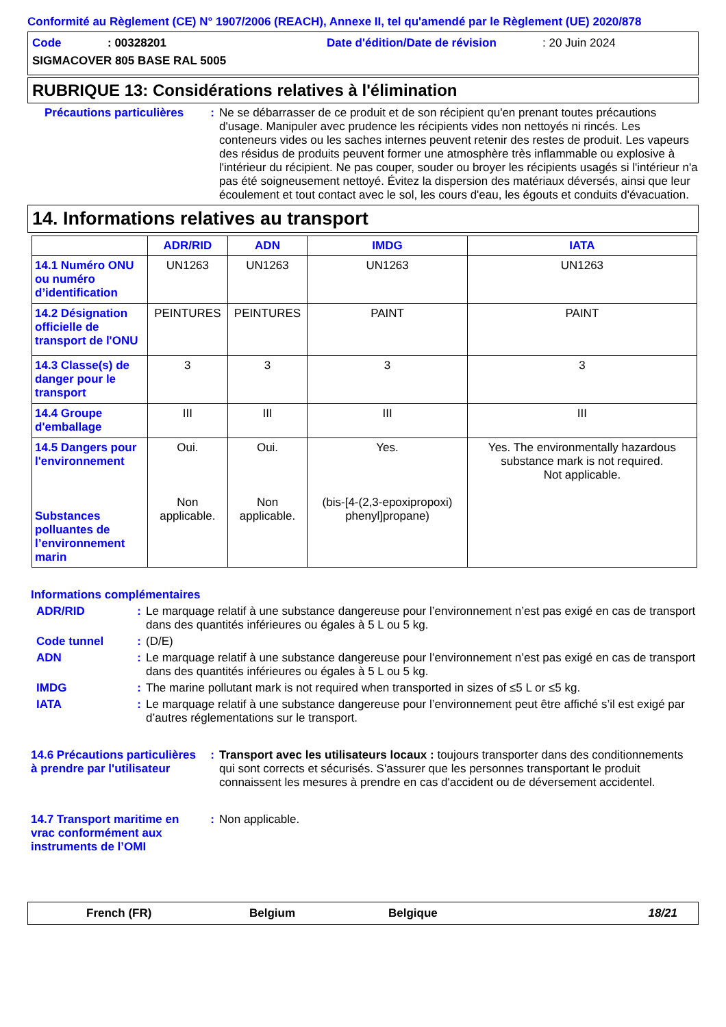Conformité au Règlement (CE) N° 1907/2006 (REACH), Annexe II, tel qu'amendé par le Règlement (UE) 2020/878
Code: 00328201 Date d'édition/Date de révision: 20 Juin 2024
SIGMACOVER 805 BASE RAL 5005
RUBRIQUE 13: Considérations relatives à l'élimination
Précautions particulières: Ne se débarrasser de ce produit et de son récipient qu'en prenant toutes précautions d'usage. Manipuler avec prudence les récipients vides non nettoyés ni rincés. Les conteneurs vides ou les saches internes peuvent retenir des restes de produit. Les vapeurs des résidus de produits peuvent former une atmosphère très inflammable ou explosive à l'intérieur du récipient. Ne pas couper, souder ou broyer les récipients usagés si l'intérieur n'a pas été soigneusement nettoyé. Évitez la dispersion des matériaux déversés, ainsi que leur écoulement et tout contact avec le sol, les cours d'eau, les égouts et conduits d'évacuation.
14. Informations relatives au transport
| | ADR/RID | ADN | IMDG | IATA |
| --- | --- | --- | --- | --- |
| 14.1 Numéro ONU ou numéro d’identification | UN1263 | UN1263 | UN1263 | UN1263 |
| 14.2 Désignation officielle de transport de l'ONU | PEINTURES | PEINTURES | PAINT | PAINT |
| 14.3 Classe(s) de danger pour le transport | 3 | 3 | 3 | 3 |
| 14.4 Groupe d'emballage | III | III | III | III |
| 14.5 Dangers pour l'environnement Substances polluantes de l’environnement marin | Oui. Non applicable. | Oui. Non applicable. | Yes. (bis-[4-(2,3-epoxipropoxi) phenyl]propane) | Yes. The environmentally hazardous substance mark is not required. Not applicable. |
Informations complémentaires
ADR/RID: Le marquage relatif à une substance dangereuse pour l’environnement n’est pas exigé en cas de transport dans des quantités inférieures ou égales à 5 L ou 5 kg.
Code tunnel: (D/E)
ADN: Le marquage relatif à une substance dangereuse pour l’environnement n’est pas exigé en cas de transport dans des quantités inférieures ou égales à 5 L ou 5 kg.
IMDG: The marine pollutant mark is not required when transported in sizes of ≤5 L or ≤5 kg.
IATA: Le marquage relatif à une substance dangereuse pour l’environnement peut être affiché s’il est exigé par d’autres réglementations sur le transport.
14.6 Précautions particulières à prendre par l'utilisateur: Transport avec les utilisateurs locaux : toujours transporter dans des conditionnements qui sont corrects et sécurisés. S'assurer que les personnes transportant le produit connaissent les mesures à prendre en cas d'accident ou de déversement accidentel.
14.7 Transport maritime en vrac conformément aux instruments de l’OMI: Non applicable.
French (FR) Belgium Belgique 18/21